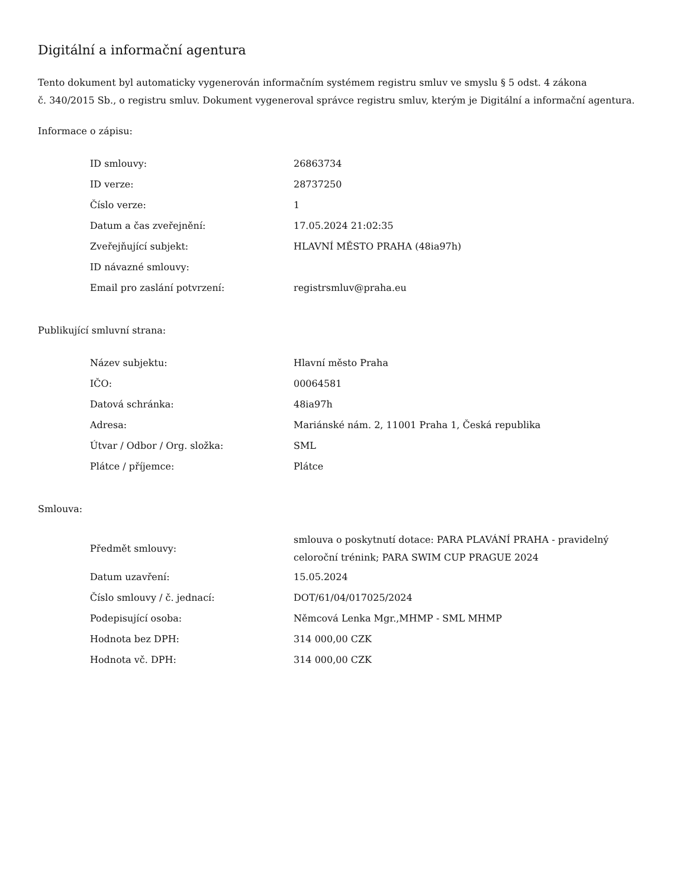Digitální a informační agentura
Tento dokument byl automaticky vygenerován informačním systémem registru smluv ve smyslu § 5 odst. 4 zákona
č. 340/2015 Sb., o registru smluv. Dokument vygeneroval správce registru smluv, kterým je Digitální a informační agentura.
Informace o zápisu:
| ID smlouvy: | 26863734 |
| ID verze: | 28737250 |
| Číslo verze: | 1 |
| Datum a čas zveřejnění: | 17.05.2024 21:02:35 |
| Zveřejňující subjekt: | HLAVNÍ MĚSTO PRAHA (48ia97h) |
| ID návazné smlouvy: | |
| Email pro zaslání potvrzení: | registrsmluv@praha.eu |
Publikující smluvní strana:
| Název subjektu: | Hlavní město Praha |
| IČO: | 00064581 |
| Datová schránka: | 48ia97h |
| Adresa: | Mariánské nám. 2, 11001 Praha 1, Česká republika |
| Útvar / Odbor / Org. složka: | SML |
| Plátce / příjemce: | Plátce |
Smlouva:
| Předmět smlouvy: | smlouva o poskytnutí dotace: PARA PLAVÁNÍ PRAHA - pravidelný celoroční trénink; PARA SWIM CUP PRAGUE 2024 |
| Datum uzavření: | 15.05.2024 |
| Číslo smlouvy / č. jednací: | DOT/61/04/017025/2024 |
| Podepisující osoba: | Němcová Lenka Mgr.,MHMP - SML MHMP |
| Hodnota bez DPH: | 314 000,00 CZK |
| Hodnota vč. DPH: | 314 000,00 CZK |